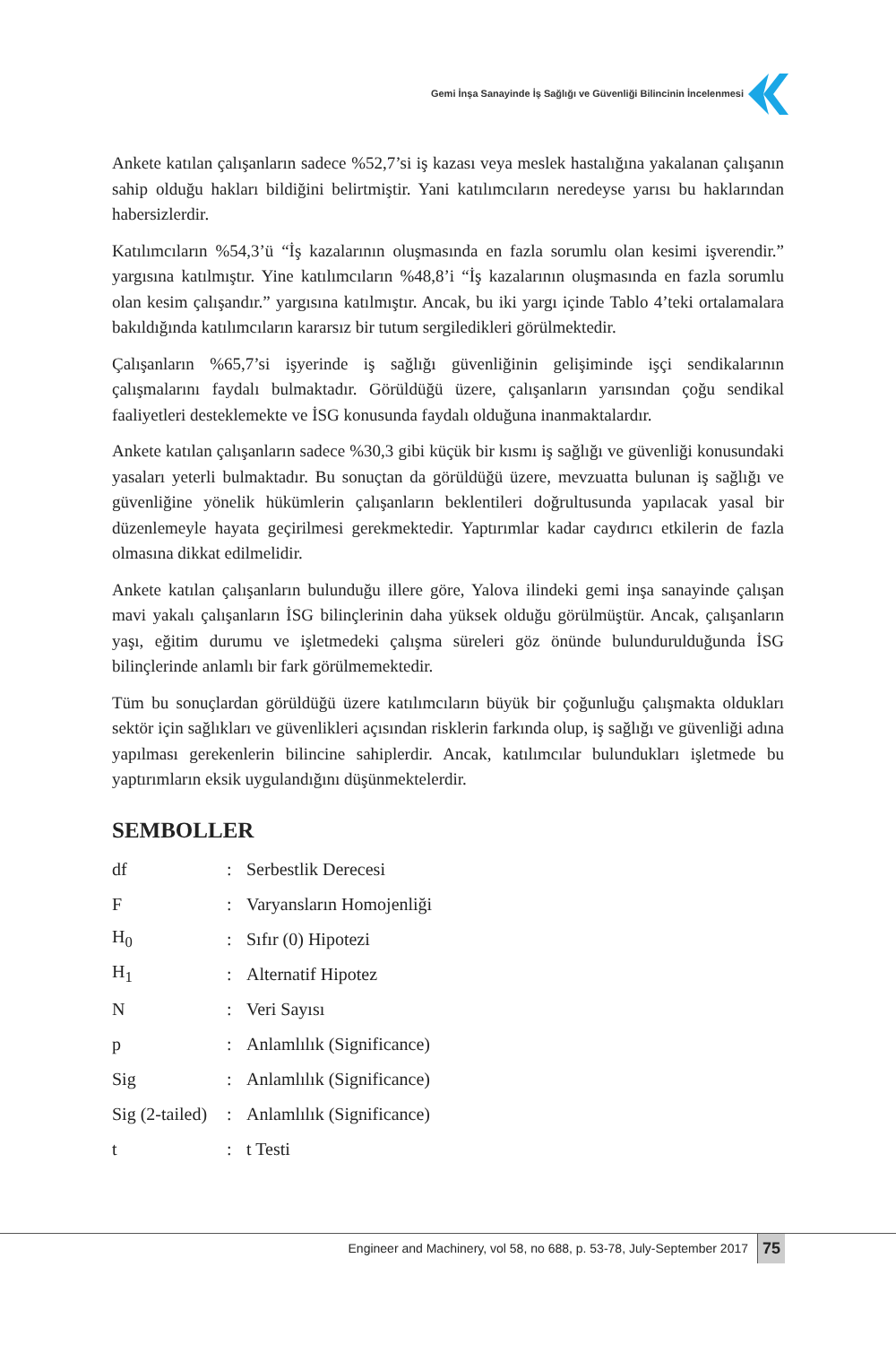Gemi İnşa Sanayinde İş Sağlığı ve Güvenliği Bilincinin İncelenmesi
Ankete katılan çalışanların sadece %52,7’si iş kazası veya meslek hastalığına yakalanan çalışanın sahip olduğu hakları bildiğini belirtmiştir. Yani katılımcıların neredeyse yarısı bu haklarından habersizlerdir.
Katılımcıların %54,3’ü “İş kazalarının oluşmasında en fazla sorumlu olan kesimi işverendir.” yargısına katılmıştır. Yine katılımcıların %48,8’i “İş kazalarının oluşmasında en fazla sorumlu olan kesim çalışandır.” yargısına katılmıştır. Ancak, bu iki yargı içinde Tablo 4’teki ortalamalara bakıldığında katılımcıların kararsız bir tutum sergiledikleri görülmektedir.
Çalışanların %65,7’si işyerinde iş sağlığı güvenliğinin gelişiminde işçi sendikalarının çalışmalarını faydalı bulmaktadır. Görüldüğü üzere, çalışanların yarısından çoğu sendikal faaliyetleri desteklemekte ve İSG konusunda faydalı olduğuna inanmaktalardır.
Ankete katılan çalışanların sadece %30,3 gibi küçük bir kısmı iş sağlığı ve güvenliği konusundaki yasaları yeterli bulmaktadır. Bu sonuçtan da görüldüğü üzere, mevzuatta bulunan iş sağlığı ve güvenliğine yönelik hükümlerin çalışanların beklentileri doğrultusunda yapılacak yasal bir düzenlemeyle hayata geçirilmesi gerekmektedir. Yaptırımlar kadar caydırıcı etkilerin de fazla olmasına dikkat edilmelidir.
Ankete katılan çalışanların bulunduğu illere göre, Yalova ilindeki gemi inşa sanayinde çalışan mavi yakalı çalışanların İSG bilinçlerinin daha yüksek olduğu görülmüştür. Ancak, çalışanların yaşı, eğitim durumu ve işletmedeki çalışma süreleri göz önünde bulundurulduğunda İSG bilinçlerinde anlamlı bir fark görülmemektedir.
Tüm bu sonuçlardan görüldüğü üzere katılımcıların büyük bir çoğunluğu çalışmakta oldukları sektör için sağlıkları ve güvenlikleri açısından risklerin farkında olup, iş sağlığı ve güvenliği adına yapılması gerekenlerin bilincine sahiplerdir. Ancak, katılımcılar bulundukları işletmede bu yaptırımların eksik uygulandığını düşünmektelerdir.
SEMBOLLER
| df | : | Serbestlik Derecesi |
| F | : | Varyansların Homojenliği |
| H<sub>0</sub> | : | Sıfır (0) Hipotezi |
| H<sub>1</sub> | : | Alternatif Hipotez |
| N | : | Veri Sayısı |
| p | : | Anlamlılık (Significance) |
| Sig | : | Anlamlılık (Significance) |
| Sig (2-tailed) | : | Anlamlılık (Significance) |
| t | : | t Testi |
Engineer and Machinery, vol 58, no 688, p. 53-78, July-September 2017
75